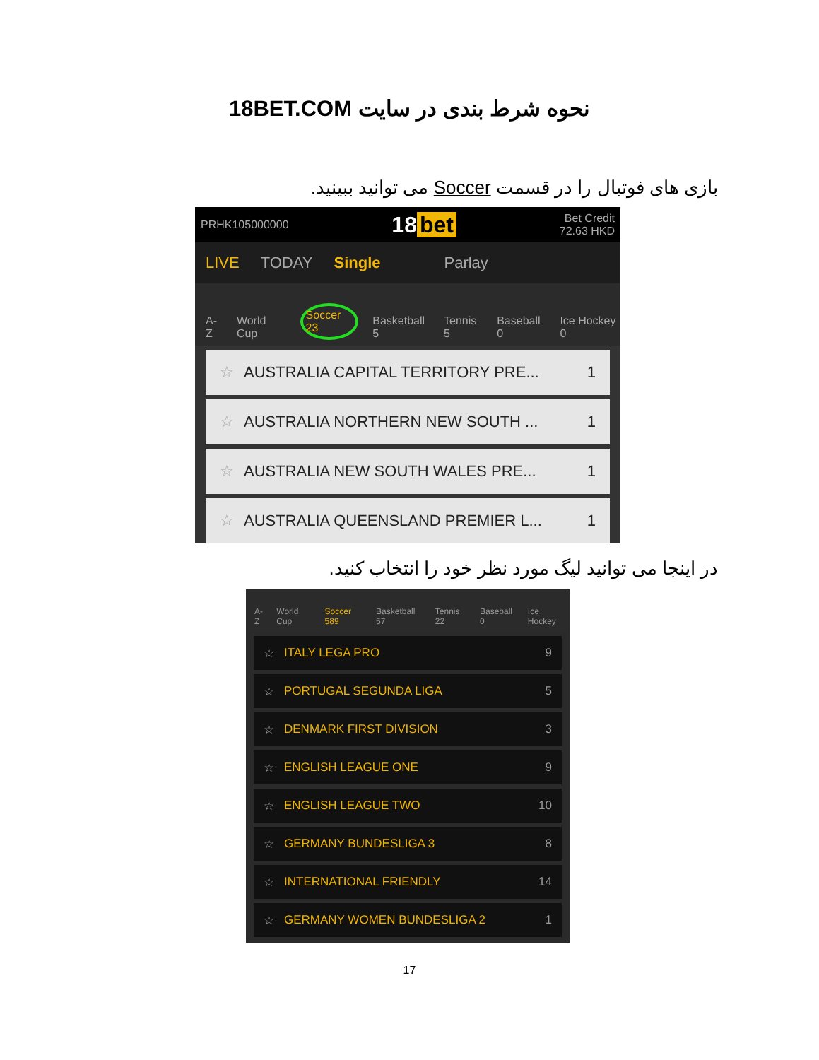نحوه شرط بندی در سایت 18BET.COM
بازی های فوتبال را در قسمت Soccer می توانید ببینید.
PRHK105000000 18 bet Bet Credit
72.63 HKD
LIVE TODAY Single Parlay
A-Z World Cup Soccer 23 Basketball 5 Tennis 5 Baseball 0 Ice Hockey 0
☆ AUSTRALIA CAPITAL TERRITORY PRE... 1
☆ AUSTRALIA NORTHERN NEW SOUTH ... 1
☆ AUSTRALIA NEW SOUTH WALES PRE... 1
☆ AUSTRALIA QUEENSLAND PREMIER L... 1
در اینجا می توانید لیگ مورد نظر خود را انتخاب کنید.
A-Z World Cup Soccer 589 Basketball 57 Tennis 22 Baseball 0 Ice Hockey
☆ ITALY LEGA PRO 9
☆ PORTUGAL SEGUNDA LIGA 5
☆ DENMARK FIRST DIVISION 3
☆ ENGLISH LEAGUE ONE 9
☆ ENGLISH LEAGUE TWO 10
☆ GERMANY BUNDESLIGA 3 8
☆ INTERNATIONAL FRIENDLY 14
☆ GERMANY WOMEN BUNDESLIGA 2 1
17